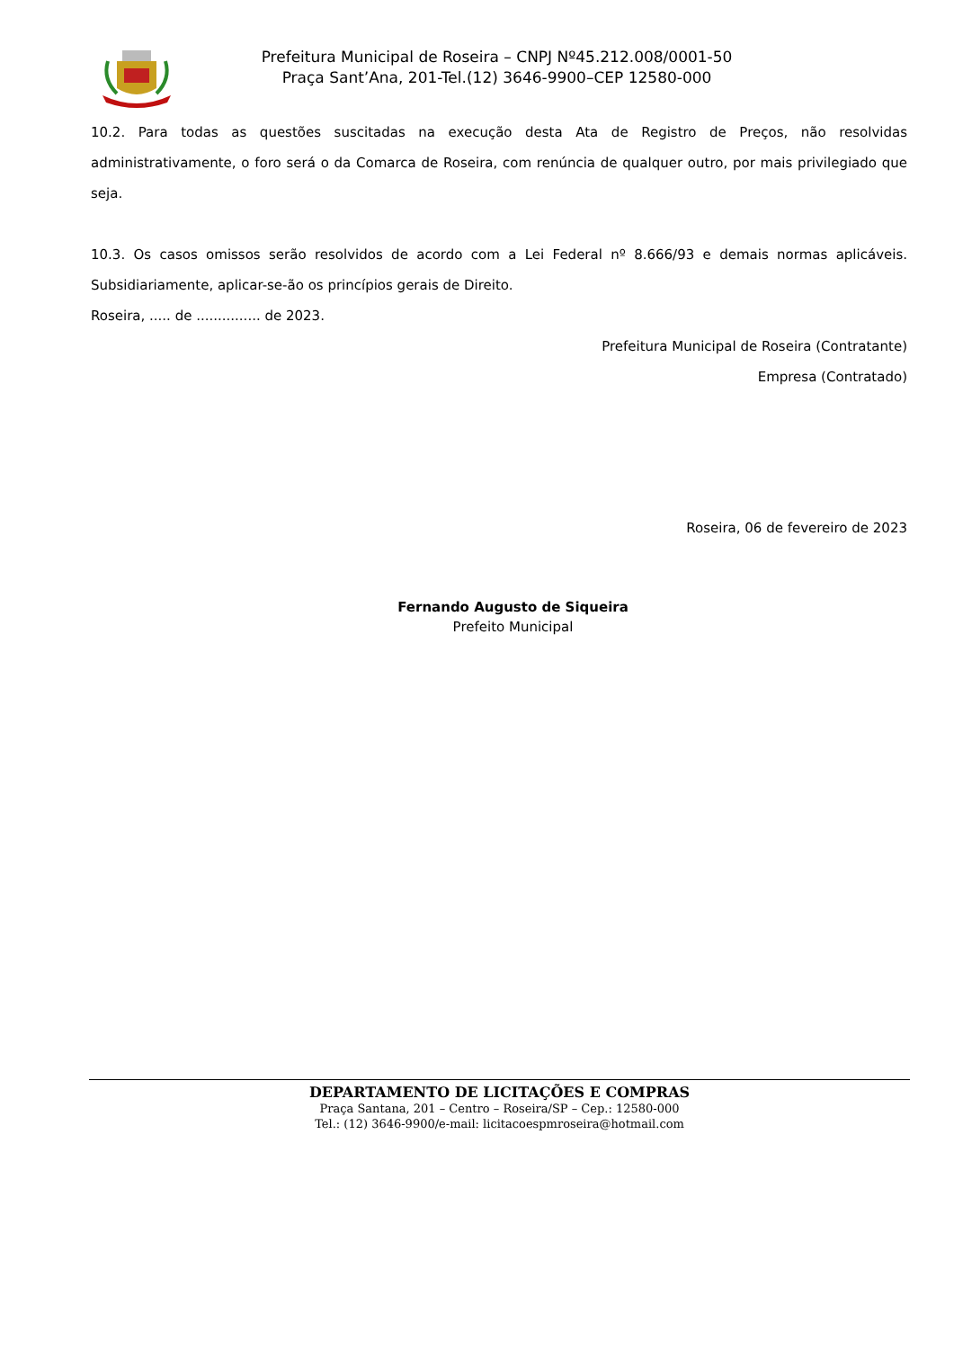Prefeitura Municipal de Roseira – CNPJ Nº45.212.008/0001-50
Praça Sant’Ana, 201-Tel.(12) 3646-9900–CEP 12580-000
10.2. Para todas as questões suscitadas na execução desta Ata de Registro de Preços, não resolvidas administrativamente, o foro será o da Comarca de Roseira, com renúncia de qualquer outro, por mais privilegiado que seja.
10.3. Os casos omissos serão resolvidos de acordo com a Lei Federal nº 8.666/93 e demais normas aplicáveis. Subsidiariamente, aplicar-se-ão os princípios gerais de Direito.
Roseira, ..... de ............... de 2023.
Prefeitura Municipal de Roseira (Contratante)
Empresa (Contratado)
Roseira, 06 de fevereiro de 2023
Fernando Augusto de Siqueira
Prefeito Municipal
DEPARTAMENTO DE LICITAÇÕES E COMPRAS
Praça Santana, 201 – Centro – Roseira/SP – Cep.: 12580-000
Tel.: (12) 3646-9900/e-mail: licitacoespmroseira@hotmail.com